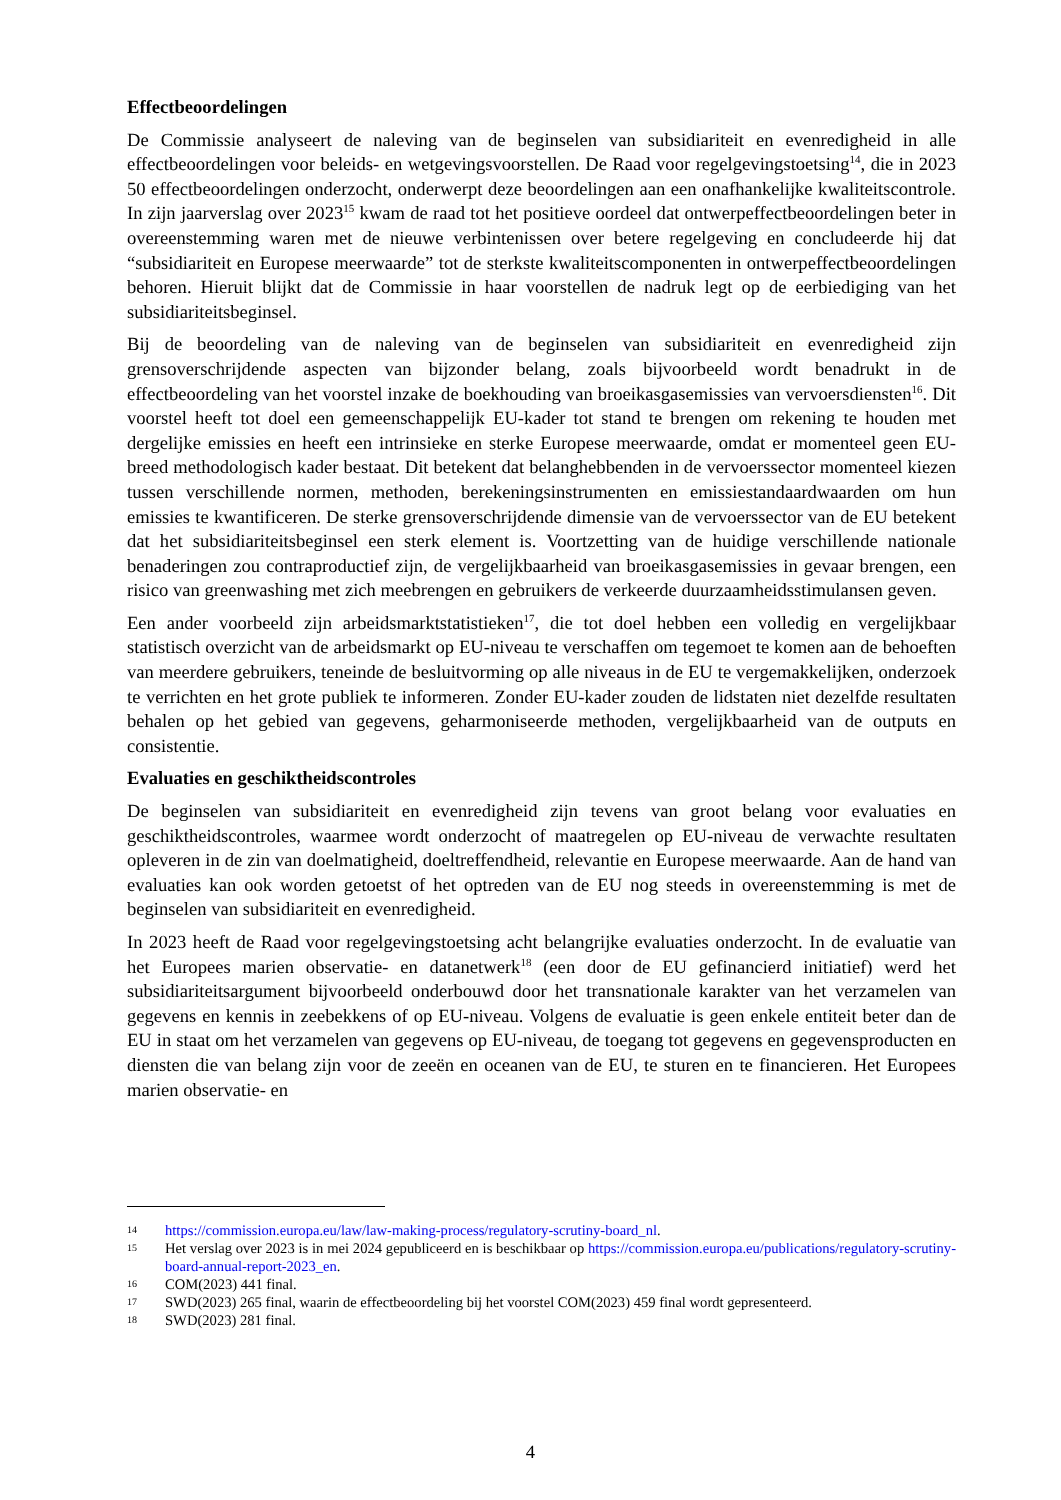Effectbeoordelingen
De Commissie analyseert de naleving van de beginselen van subsidiariteit en evenredigheid in alle effectbeoordelingen voor beleids- en wetgevingsvoorstellen. De Raad voor regelgevingstoetsing<sup>14</sup>, die in 2023 50 effectbeoordelingen onderzocht, onderwerpt deze beoordelingen aan een onafhankelijke kwaliteitscontrole. In zijn jaarverslag over 2023<sup>15</sup> kwam de raad tot het positieve oordeel dat ontwerpeffectbeoordelingen beter in overeenstemming waren met de nieuwe verbintenissen over betere regelgeving en concludeerde hij dat “subsidiariteit en Europese meerwaarde” tot de sterkste kwaliteitscomponenten in ontwerpeffectbeoordelingen behoren. Hieruit blijkt dat de Commissie in haar voorstellen de nadruk legt op de eerbiediging van het subsidiariteitsbeginsel.
Bij de beoordeling van de naleving van de beginselen van subsidiariteit en evenredigheid zijn grensoverschrijdende aspecten van bijzonder belang, zoals bijvoorbeeld wordt benadrukt in de effectbeoordeling van het voorstel inzake de boekhouding van broeikasgasemissies van vervoersdiensten<sup>16</sup>. Dit voorstel heeft tot doel een gemeenschappelijk EU-kader tot stand te brengen om rekening te houden met dergelijke emissies en heeft een intrinsieke en sterke Europese meerwaarde, omdat er momenteel geen EU-breed methodologisch kader bestaat. Dit betekent dat belanghebbenden in de vervoerssector momenteel kiezen tussen verschillende normen, methoden, berekeningsinstrumenten en emissiestandaardwaarden om hun emissies te kwantificeren. De sterke grensoverschrijdende dimensie van de vervoerssector van de EU betekent dat het subsidiariteitsbeginsel een sterk element is. Voortzetting van de huidige verschillende nationale benaderingen zou contraproductief zijn, de vergelijkbaarheid van broeikasgasemissies in gevaar brengen, een risico van greenwashing met zich meebrengen en gebruikers de verkeerde duurzaamheidsstimulansen geven.
Een ander voorbeeld zijn arbeidsmarktstatistieken<sup>17</sup>, die tot doel hebben een volledig en vergelijkbaar statistisch overzicht van de arbeidsmarkt op EU-niveau te verschaffen om tegemoet te komen aan de behoeften van meerdere gebruikers, teneinde de besluitvorming op alle niveaus in de EU te vergemakkelijken, onderzoek te verrichten en het grote publiek te informeren. Zonder EU-kader zouden de lidstaten niet dezelfde resultaten behalen op het gebied van gegevens, geharmoniseerde methoden, vergelijkbaarheid van de outputs en consistentie.
Evaluaties en geschiktheidscontroles
De beginselen van subsidiariteit en evenredigheid zijn tevens van groot belang voor evaluaties en geschiktheidscontroles, waarmee wordt onderzocht of maatregelen op EU-niveau de verwachte resultaten opleveren in de zin van doelmatigheid, doeltreffendheid, relevantie en Europese meerwaarde. Aan de hand van evaluaties kan ook worden getoetst of het optreden van de EU nog steeds in overeenstemming is met de beginselen van subsidiariteit en evenredigheid.
In 2023 heeft de Raad voor regelgevingstoetsing acht belangrijke evaluaties onderzocht. In de evaluatie van het Europees marien observatie- en datanetwerk<sup>18</sup> (een door de EU gefinancierd initiatief) werd het subsidiariteitsargument bijvoorbeeld onderbouwd door het transnationale karakter van het verzamelen van gegevens en kennis in zeebekkens of op EU-niveau. Volgens de evaluatie is geen enkele entiteit beter dan de EU in staat om het verzamelen van gegevens op EU-niveau, de toegang tot gegevens en gegevensproducten en diensten die van belang zijn voor de zeeën en oceanen van de EU, te sturen en te financieren. Het Europees marien observatie- en
14 https://commission.europa.eu/law/law-making-process/regulatory-scrutiny-board_nl.
15 Het verslag over 2023 is in mei 2024 gepubliceerd en is beschikbaar op https://commission.europa.eu/publications/regulatory-scrutiny-board-annual-report-2023_en.
16 COM(2023) 441 final.
17 SWD(2023) 265 final, waarin de effectbeoordeling bij het voorstel COM(2023) 459 final wordt gepresenteerd.
18 SWD(2023) 281 final.
4